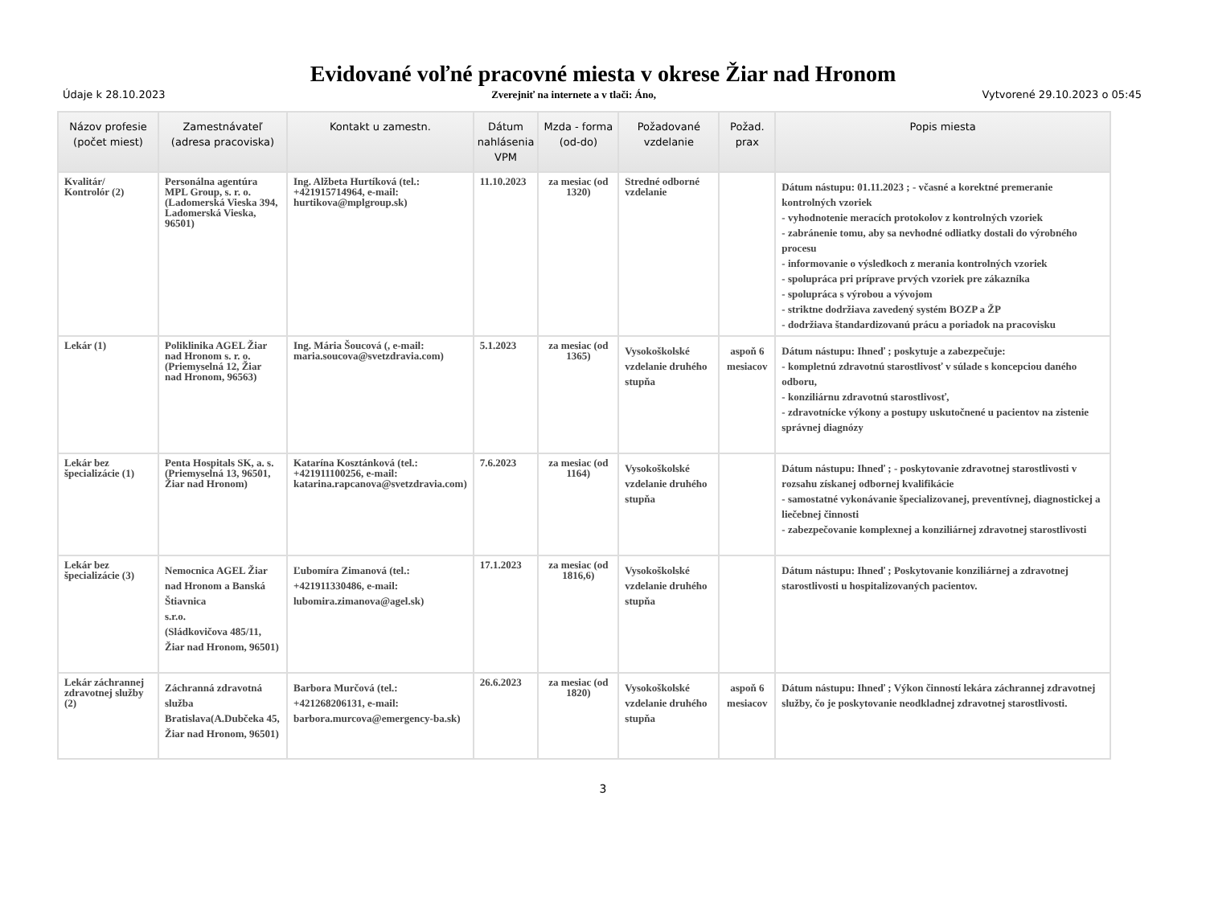Evidované voľné pracovné miesta v okrese Žiar nad Hronom
Údaje k 28.10.2023 Zverejniť na internete a v tlači: Áno, Vytvorené 29.10.2023 o 05:45
| Názov profesie (počet miest) | Zamestnávateľ (adresa pracoviska) | Kontakt u zamestn. | Dátum nahlásenia VPM | Mzda - forma (od-do) | Požadované vzdelanie | Požad. prax | Popis miesta |
| --- | --- | --- | --- | --- | --- | --- | --- |
| Kvalitár/ Kontrolór (2) | Personálna agentúra MPL Group, s. r. o.(Ladomerská Vieska 394, Ladomerská Vieska, 96501) | Ing. Alžbeta Hurtíková (tel.: +421915714964, e-mail: hurtikova@mplgroup.sk) | 11.10.2023 | za mesiac (od 1320) | Stredné odborné vzdelanie | | Dátum nástupu: 01.11.2023 ; - včasné a korektné premeranie kontrolných vzoriek - vyhodnotenie meracích protokolov z kontrolných vzoriek - zabránenie tomu, aby sa nevhodné odliatky dostali do výrobného procesu - informovanie o výsledkoch z merania kontrolných vzoriek - spolupráca pri príprave prvých vzoriek pre zákazníka - spolupráca s výrobou a vývojom - striktne dodržiava zavedený systém BOZP a ŽP - dodržiava štandardizovanú prácu a poriadok na pracovisku |
| Lekár (1) | Poliklinika AGEL Žiar nad Hronom s. r. o.(Priemyselná 12, Žiar nad Hronom, 96563) | Ing. Mária Šoucová (, e-mail: maria.soucova@svetzdravia.com) | 5.1.2023 | za mesiac (od 1365) | Vysokoškolské vzdelanie druhého stupňa | aspoň 6 mesiacov | Dátum nástupu: Ihneď ; poskytuje a zabezpečuje: - kompletnú zdravotnú starostlivosť v súlade s koncepciou daného odboru, - konziliárnu zdravotnú starostlivosť, - zdravotnícke výkony a postupy uskutočnené u pacientov na zistenie správnej diagnózy |
| Lekár bez špecializácie (1) | Penta Hospitals SK, a. s.(Priemyselná 13, 96501, Žiar nad Hronom) | Katarína Kosztánková (tel.: +421911100256, e-mail: katarina.rapcanova@svetzdravia.com) | 7.6.2023 | za mesiac (od 1164) | Vysokoškolské vzdelanie druhého stupňa | | Dátum nástupu: Ihneď ; - poskytovanie zdravotnej starostlivosti v rozsahu získanej odbornej kvalifikácie - samostatné vykonávanie špecializovanej, preventívnej, diagnostickej a liečebnej činnosti - zabezpečovanie komplexnej a konziliárnej zdravotnej starostlivosti |
| Lekár bez špecializácie (3) | Nemocnica AGEL Žiar nad Hronom a Banská Štiavnica s.r.o. (Sládkovičova 485/11, Žiar nad Hronom, 96501) | Ľubomíra Zimanová (tel.: +421911330486, e-mail: lubomira.zimanova@agel.sk) | 17.1.2023 | za mesiac (od 1816,6) | Vysokoškolské vzdelanie druhého stupňa | | Dátum nástupu: Ihneď ; Poskytovanie konziliárnej a zdravotnej starostlivosti u hospitalizovaných pacientov. |
| Lekár záchrannej zdravotnej služby (2) | Záchranná zdravotná služba Bratislava(A.Dubčeka 45, Žiar nad Hronom, 96501) | Barbora Murčová (tel.: +421268206131, e-mail: barbora.murcova@emergency-ba.sk) | 26.6.2023 | za mesiac (od 1820) | Vysokoškolské vzdelanie druhého stupňa | aspoň 6 mesiacov | Dátum nástupu: Ihneď ; Výkon činností lekára záchrannej zdravotnej služby, čo je poskytovanie neodkladnej zdravotnej starostlivosti. |
3